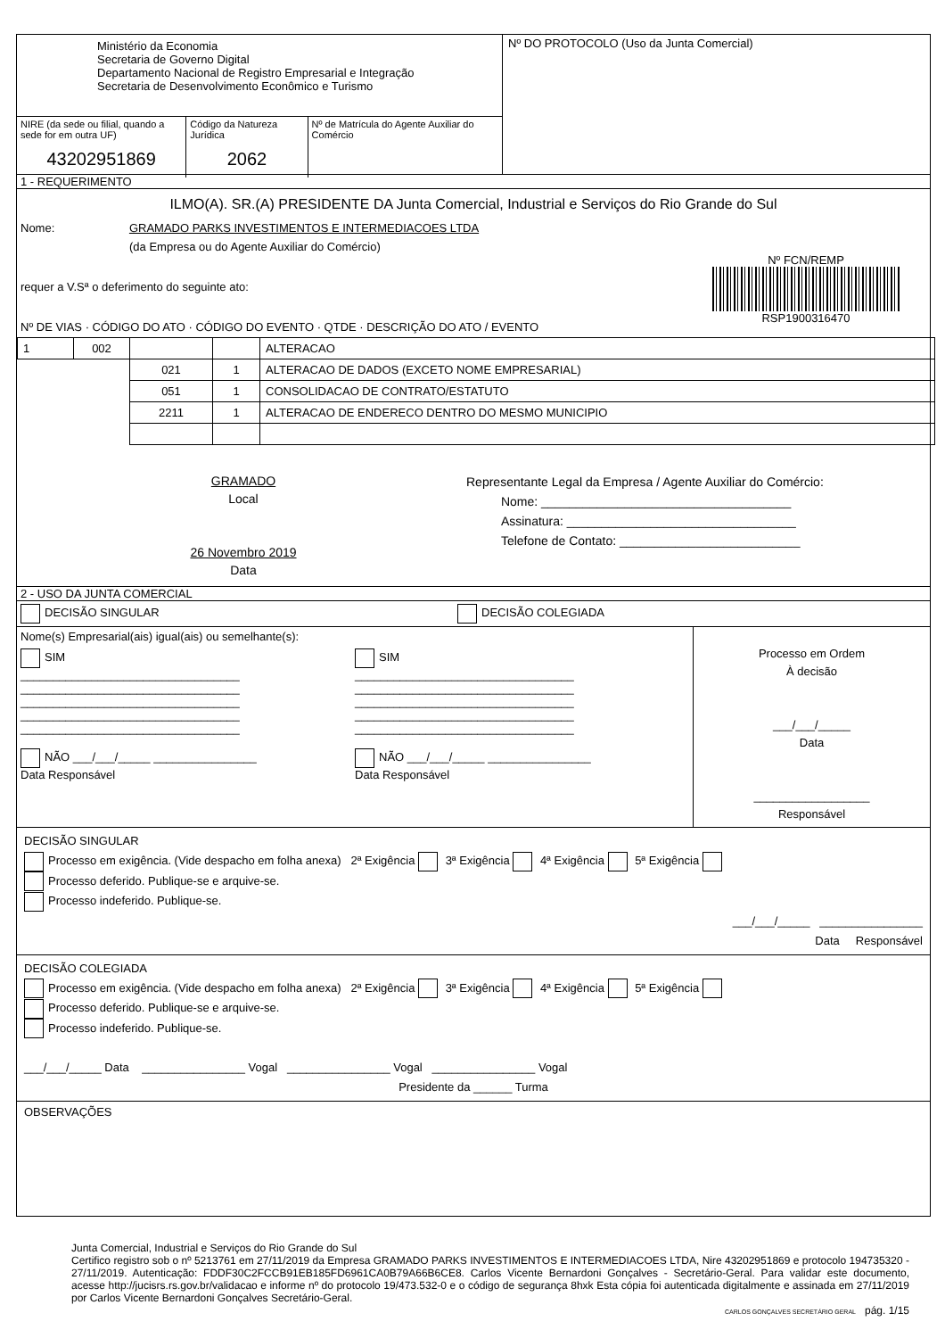Ministério da Economia
Secretaria de Governo Digital
Departamento Nacional de Registro Empresarial e Integração
Secretaria de Desenvolvimento Econômico e Turismo
NIRE (da sede ou filial, quando a sede for em outra UF)
43202951869
Código da Natureza Jurídica
2062
Nº de Matrícula do Agente Auxiliar do Comércio
Nº DO PROTOCOLO (Uso da Junta Comercial)
1 - REQUERIMENTO
ILMO(A). SR.(A) PRESIDENTE DA Junta Comercial, Industrial e Serviços do Rio Grande do Sul
Nome: GRAMADO PARKS INVESTIMENTOS E INTERMEDIACOES LTDA
(da Empresa ou do Agente Auxiliar do Comércio)
Nº FCN/REMP
RSP1900316470
requer a V.Sª o deferimento do seguinte ato:
Nº DE VIAS · CÓDIGO DO ATO · CÓDIGO DO EVENTO · QTDE · DESCRIÇÃO DO ATO / EVENTO
| 1 | 002 | | | ALTERACAO |
| | | 021 | 1 | ALTERACAO DE DADOS (EXCETO NOME EMPRESARIAL) |
| | | 051 | 1 | CONSOLIDACAO DE CONTRATO/ESTATUTO |
| | | 2211 | 1 | ALTERACAO DE ENDERECO DENTRO DO MESMO MUNICIPIO |
GRAMADO
Local
26 Novembro 2019
Data
Representante Legal da Empresa / Agente Auxiliar do Comércio:
Nome: ____________________________________
Assinatura: _________________________________
Telefone de Contato: __________________________
2 - USO DA JUNTA COMERCIAL
DECISÃO SINGULAR DECISÃO COLEGIADA
Nome(s) Empresarial(ais) igual(ais) ou semelhante(s):
SIM
__________________________________
__________________________________
__________________________________
__________________________________
__________________________________
NÃO ___/___/_____ ________________
Data Responsável
SIM
__________________________________
__________________________________
__________________________________
__________________________________
__________________________________
NÃO ___/___/_____ ________________
Data Responsável
Processo em Ordem
À decisão
___/___/_____
Data
__________________
Responsável
DECISÃO SINGULAR
Processo em exigência. (Vide despacho em folha anexa) 2ª Exigência 3ª Exigência 4ª Exigência 5ª Exigência
Processo deferido. Publique-se e arquive-se.
Processo indeferido. Publique-se.
___/___/_____ ________________
Data Responsável
DECISÃO COLEGIADA
Processo em exigência. (Vide despacho em folha anexa) 2ª Exigência 3ª Exigência 4ª Exigência 5ª Exigência
Processo deferido. Publique-se e arquive-se.
Processo indeferido. Publique-se.
___/___/_____ Data ________________ Vogal ________________ Vogal ________________ Vogal
Presidente da ______ Turma
OBSERVAÇÕES
Junta Comercial, Industrial e Serviços do Rio Grande do Sul
Certifico registro sob o nº 5213761 em 27/11/2019 da Empresa GRAMADO PARKS INVESTIMENTOS E INTERMEDIACOES LTDA, Nire 43202951869 e protocolo 194735320 - 27/11/2019. Autenticação: FDDF30C2FCCB91EB185FD6961CA0B79A66B6CE8. Carlos Vicente Bernardoni Gonçalves - Secretário-Geral. Para validar este documento, acesse http://jucisrs.rs.gov.br/validacao e informe nº do protocolo 19/473.532-0 e o código de segurança 8hxk Esta cópia foi autenticada digitalmente e assinada em 27/11/2019 por Carlos Vicente Bernardoni Gonçalves Secretário-Geral.
CARLOS GONÇALVES SECRETÁRIO GERAL pág. 1/15